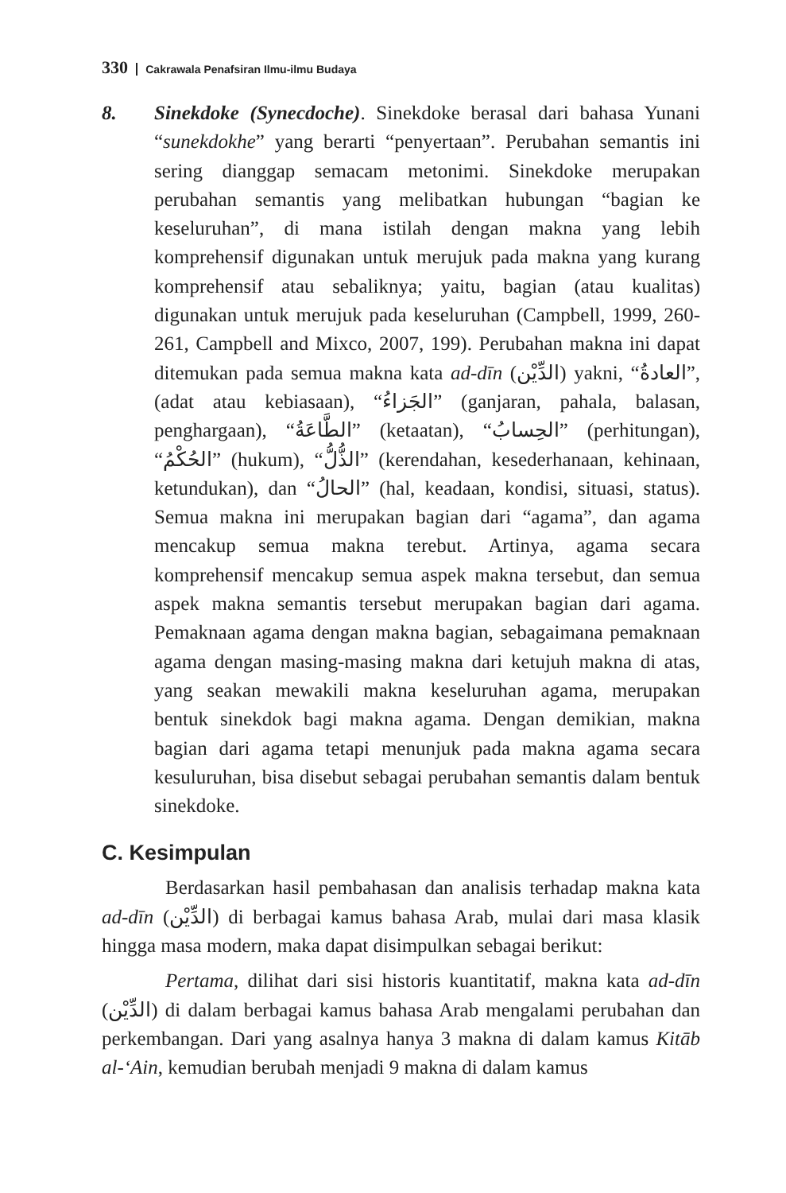330 Cakrawala Penafsiran Ilmu-ilmu Budaya
8. Sinekdoke (Synecdoche). Sinekdoke berasal dari bahasa Yunani “sunekdokhe” yang berarti “penyertaan”. Perubahan semantis ini sering dianggap semacam metonimi. Sinekdoke merupakan perubahan semantis yang melibatkan hubungan “bagian ke keseluruhan”, di mana istilah dengan makna yang lebih komprehensif digunakan untuk merujuk pada makna yang kurang komprehensif atau sebaliknya; yaitu, bagian (atau kualitas) digunakan untuk merujuk pada keseluruhan (Campbell, 1999, 260-261, Campbell and Mixco, 2007, 199). Perubahan makna ini dapat ditemukan pada semua makna kata ad-dīn (الدِّيْن) yakni, “العادةُ”, (adat atau kebiasaan), “الجَزاءُ” (ganjaran, pahala, balasan, penghargaan), “الطَّاعَةُ” (ketaatan), “الحِسابُ” (perhitungan), “الحُكْمُ” (hukum), “الذُّلُّ” (kerendahan, kesederhanaan, kehinaan, ketundukan), dan “الحالُ” (hal, keadaan, kondisi, situasi, status). Semua makna ini merupakan bagian dari “agama”, dan agama mencakup semua makna terebut. Artinya, agama secara komprehensif mencakup semua aspek makna tersebut, dan semua aspek makna semantis tersebut merupakan bagian dari agama. Pemaknaan agama dengan makna bagian, sebagaimana pemaknaan agama dengan masing-masing makna dari ketujuh makna di atas, yang seakan mewakili makna keseluruhan agama, merupakan bentuk sinekdok bagi makna agama. Dengan demikian, makna bagian dari agama tetapi menunjuk pada makna agama secara kesuluruhan, bisa disebut sebagai perubahan semantis dalam bentuk sinekdoke.
C. Kesimpulan
Berdasarkan hasil pembahasan dan analisis terhadap makna kata ad-dīn (الدِّيْن) di berbagai kamus bahasa Arab, mulai dari masa klasik hingga masa modern, maka dapat disimpulkan sebagai berikut:
Pertama, dilihat dari sisi historis kuantitatif, makna kata ad-dīn (الدِّيْن) di dalam berbagai kamus bahasa Arab mengalami perubahan dan perkembangan. Dari yang asalnya hanya 3 makna di dalam kamus Kitāb al-‘Ain, kemudian berubah menjadi 9 makna di dalam kamus